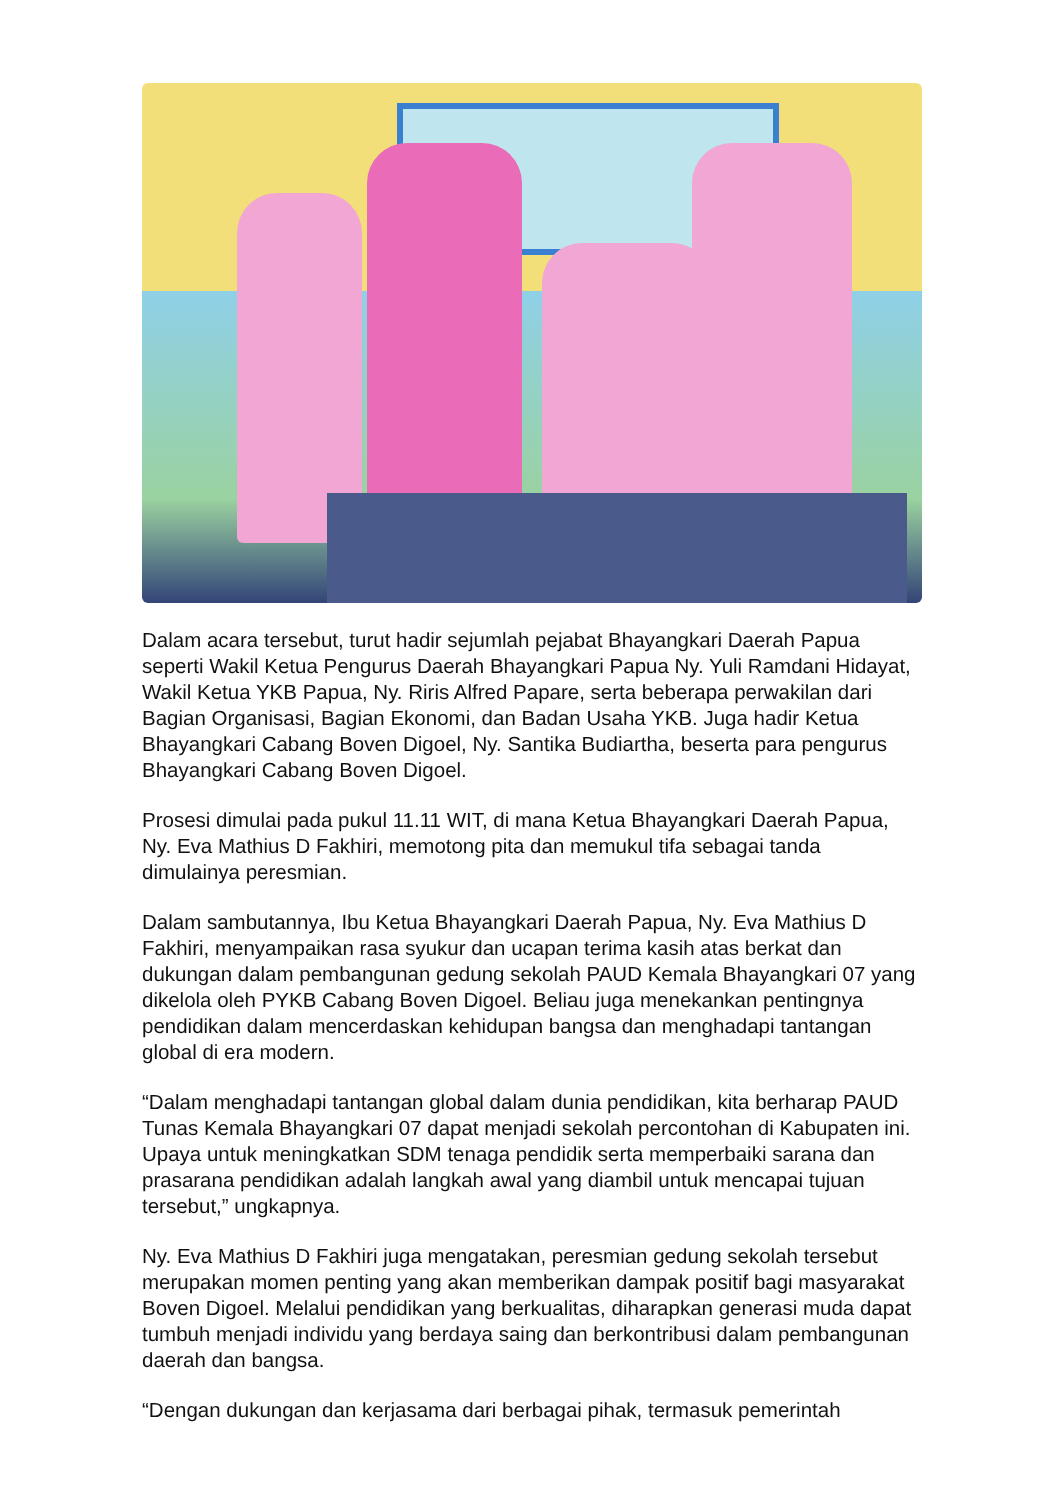Dalam acara tersebut, turut hadir sejumlah pejabat Bhayangkari Daerah Papua seperti Wakil Ketua Pengurus Daerah Bhayangkari Papua Ny. Yuli Ramdani Hidayat, Wakil Ketua YKB Papua, Ny. Riris Alfred Papare, serta beberapa perwakilan dari Bagian Organisasi, Bagian Ekonomi, dan Badan Usaha YKB. Juga hadir Ketua Bhayangkari Cabang Boven Digoel, Ny. Santika Budiartha, beserta para pengurus Bhayangkari Cabang Boven Digoel.
Prosesi dimulai pada pukul 11.11 WIT, di mana Ketua Bhayangkari Daerah Papua, Ny. Eva Mathius D Fakhiri, memotong pita dan memukul tifa sebagai tanda dimulainya peresmian.
Dalam sambutannya, Ibu Ketua Bhayangkari Daerah Papua, Ny. Eva Mathius D Fakhiri, menyampaikan rasa syukur dan ucapan terima kasih atas berkat dan dukungan dalam pembangunan gedung sekolah PAUD Kemala Bhayangkari 07 yang dikelola oleh PYKB Cabang Boven Digoel. Beliau juga menekankan pentingnya pendidikan dalam mencerdaskan kehidupan bangsa dan menghadapi tantangan global di era modern.
“Dalam menghadapi tantangan global dalam dunia pendidikan, kita berharap PAUD Tunas Kemala Bhayangkari 07 dapat menjadi sekolah percontohan di Kabupaten ini. Upaya untuk meningkatkan SDM tenaga pendidik serta memperbaiki sarana dan prasarana pendidikan adalah langkah awal yang diambil untuk mencapai tujuan tersebut,” ungkapnya.
Ny. Eva Mathius D Fakhiri juga mengatakan, peresmian gedung sekolah tersebut merupakan momen penting yang akan memberikan dampak positif bagi masyarakat Boven Digoel. Melalui pendidikan yang berkualitas, diharapkan generasi muda dapat tumbuh menjadi individu yang berdaya saing dan berkontribusi dalam pembangunan daerah dan bangsa.
“Dengan dukungan dan kerjasama dari berbagai pihak, termasuk pemerintah